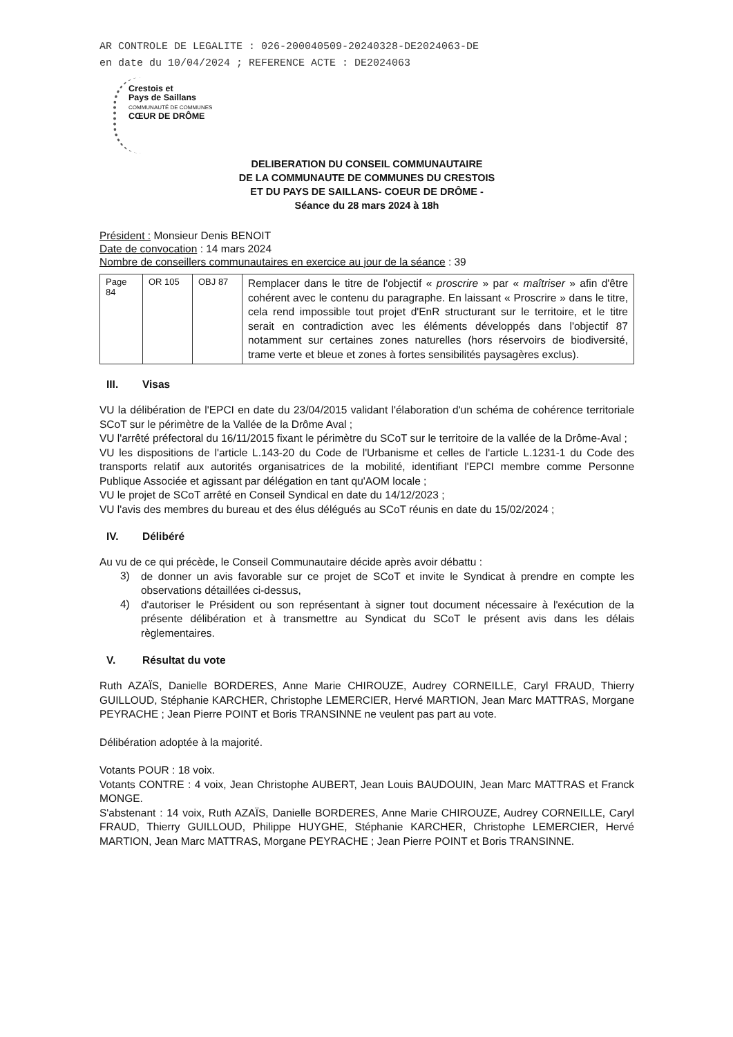AR CONTROLE DE LEGALITE : 026-200040509-20240328-DE2024063-DE
en date du 10/04/2024 ; REFERENCE ACTE : DE2024063
Crestois et
Pays de Saillans
COMMUNAUTÉ DE COMMUNES
CŒUR DE DRÔME
DELIBERATION DU CONSEIL COMMUNAUTAIRE
DE LA COMMUNAUTE DE COMMUNES DU CRESTOIS
ET DU PAYS DE SAILLANS- COEUR DE DRÔME -
Séance du 28 mars 2024 à 18h
Président : Monsieur Denis BENOIT
Date de convocation : 14 mars 2024
Nombre de conseillers communautaires en exercice au jour de la séance : 39
| Page 84 | OR 105 | OBJ 87 | Remplacer dans le titre de l'objectif « proscrire » par « maîtriser » afin d'être cohérent avec le contenu du paragraphe. En laissant « Proscrire » dans le titre, cela rend impossible tout projet d'EnR structurant sur le territoire, et le titre serait en contradiction avec les éléments développés dans l'objectif 87 notamment sur certaines zones naturelles (hors réservoirs de biodiversité, trame verte et bleue et zones à fortes sensibilités paysagères exclus). |
III. Visas
VU la délibération de l'EPCI en date du 23/04/2015 validant l'élaboration d'un schéma de cohérence territoriale SCoT sur le périmètre de la Vallée de la Drôme Aval ;
VU l'arrêté préfectoral du 16/11/2015 fixant le périmètre du SCoT sur le territoire de la vallée de la Drôme-Aval ;
VU les dispositions de l'article L.143-20 du Code de l'Urbanisme et celles de l'article L.1231-1 du Code des transports relatif aux autorités organisatrices de la mobilité, identifiant l'EPCI membre comme Personne Publique Associée et agissant par délégation en tant qu'AOM locale ;
VU le projet de SCoT arrêté en Conseil Syndical en date du 14/12/2023 ;
VU l'avis des membres du bureau et des élus délégués au SCoT réunis en date du 15/02/2024 ;
IV. Délibéré
Au vu de ce qui précède, le Conseil Communautaire décide après avoir débattu :
3)
de donner un avis favorable sur ce projet de SCoT et invite le Syndicat à prendre en compte les observations détaillées ci-dessus,
4)
d'autoriser le Président ou son représentant à signer tout document nécessaire à l'exécution de la présente délibération et à transmettre au Syndicat du SCoT le présent avis dans les délais règlementaires.
V. Résultat du vote
Ruth AZAÏS, Danielle BORDERES, Anne Marie CHIROUZE, Audrey CORNEILLE, Caryl FRAUD, Thierry GUILLOUD, Stéphanie KARCHER, Christophe LEMERCIER, Hervé MARTION, Jean Marc MATTRAS, Morgane PEYRACHE ; Jean Pierre POINT et Boris TRANSINNE ne veulent pas part au vote.
Délibération adoptée à la majorité.
Votants POUR : 18 voix.
Votants CONTRE : 4 voix, Jean Christophe AUBERT, Jean Louis BAUDOUIN, Jean Marc MATTRAS et Franck MONGE.
S'abstenant : 14 voix, Ruth AZAÏS, Danielle BORDERES, Anne Marie CHIROUZE, Audrey CORNEILLE, Caryl FRAUD, Thierry GUILLOUD, Philippe HUYGHE, Stéphanie KARCHER, Christophe LEMERCIER, Hervé MARTION, Jean Marc MATTRAS, Morgane PEYRACHE ; Jean Pierre POINT et Boris TRANSINNE.